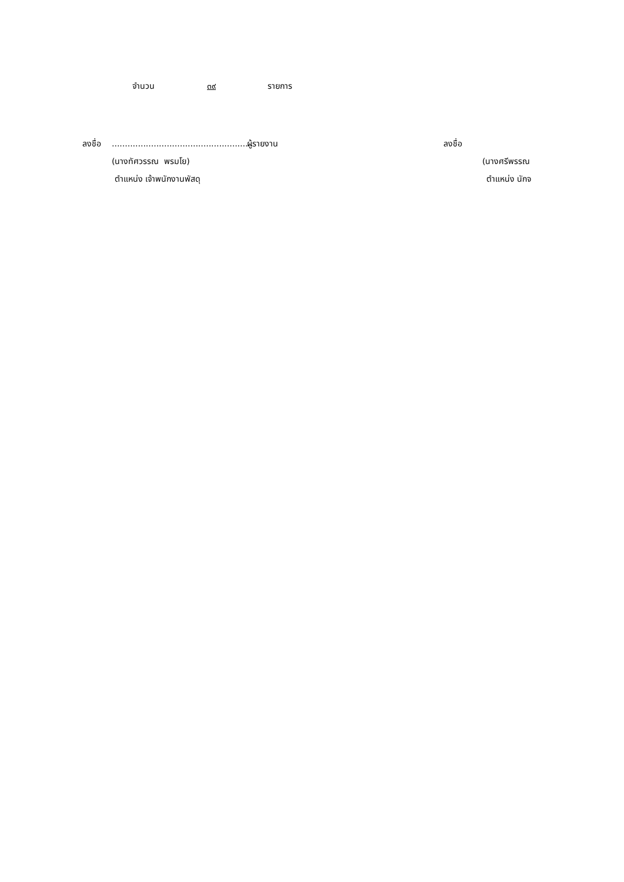จำนวน ๓๙ รายการ
ลงชื่อ...................................................... ผู้รายงาน ลงชื่อ
(นางทัศวรรณ พรมโย) (นางศรีพรรณ
ตำแหน่ง เจ้าพนักงานพัสดุ ตำแหน่ง นักจ